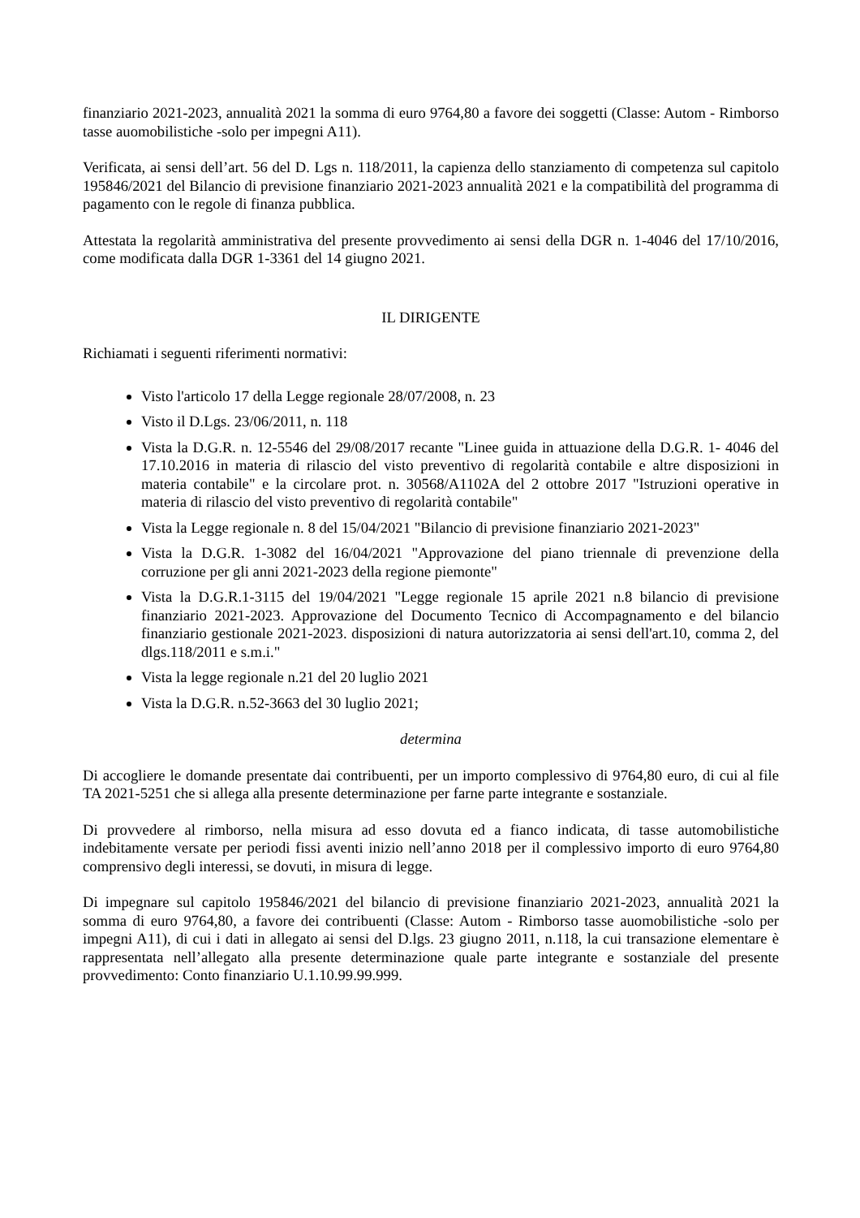finanziario 2021-2023, annualità 2021 la somma di euro 9764,80 a favore dei soggetti (Classe: Autom - Rimborso tasse auomobilistiche -solo per impegni A11).
Verificata, ai sensi dell’art. 56 del D. Lgs n. 118/2011, la capienza dello stanziamento di competenza sul capitolo 195846/2021 del Bilancio di previsione finanziario 2021-2023 annualità 2021 e la compatibilità del programma di pagamento con le regole di finanza pubblica.
Attestata la regolarità amministrativa del presente provvedimento ai sensi della DGR n. 1-4046 del 17/10/2016, come modificata dalla DGR 1-3361 del 14 giugno 2021.
IL DIRIGENTE
Richiamati i seguenti riferimenti normativi:
Visto l'articolo 17 della Legge regionale 28/07/2008, n. 23
Visto il D.Lgs. 23/06/2011, n. 118
Vista la D.G.R. n. 12-5546 del 29/08/2017 recante "Linee guida in attuazione della D.G.R. 1- 4046 del 17.10.2016 in materia di rilascio del visto preventivo di regolarità contabile e altre disposizioni in materia contabile" e la circolare prot. n. 30568/A1102A del 2 ottobre 2017 "Istruzioni operative in materia di rilascio del visto preventivo di regolarità contabile"
Vista la Legge regionale n. 8 del 15/04/2021 "Bilancio di previsione finanziario 2021-2023"
Vista la D.G.R. 1-3082 del 16/04/2021 "Approvazione del piano triennale di prevenzione della corruzione per gli anni 2021-2023 della regione piemonte"
Vista la D.G.R.1-3115 del 19/04/2021 "Legge regionale 15 aprile 2021 n.8 bilancio di previsione finanziario 2021-2023. Approvazione del Documento Tecnico di Accompagnamento e del bilancio finanziario gestionale 2021-2023. disposizioni di natura autorizzatoria ai sensi dell'art.10, comma 2, del dlgs.118/2011 e s.m.i."
Vista la legge regionale n.21 del 20 luglio 2021
Vista la D.G.R. n.52-3663 del 30 luglio 2021;
determina
Di accogliere le domande presentate dai contribuenti, per un importo complessivo di 9764,80 euro, di cui al file TA 2021-5251 che si allega alla presente determinazione per farne parte integrante e sostanziale.
Di provvedere al rimborso, nella misura ad esso dovuta ed a fianco indicata, di tasse automobilistiche indebitamente versate per periodi fissi aventi inizio nell’anno 2018 per il complessivo importo di euro 9764,80 comprensivo degli interessi, se dovuti, in misura di legge.
Di impegnare sul capitolo 195846/2021 del bilancio di previsione finanziario 2021-2023, annualità 2021 la somma di euro 9764,80, a favore dei contribuenti (Classe: Autom - Rimborso tasse auomobilistiche -solo per impegni A11), di cui i dati in allegato ai sensi del D.lgs. 23 giugno 2011, n.118, la cui transazione elementare è rappresentata nell’allegato alla presente determinazione quale parte integrante e sostanziale del presente provvedimento: Conto finanziario U.1.10.99.99.999.